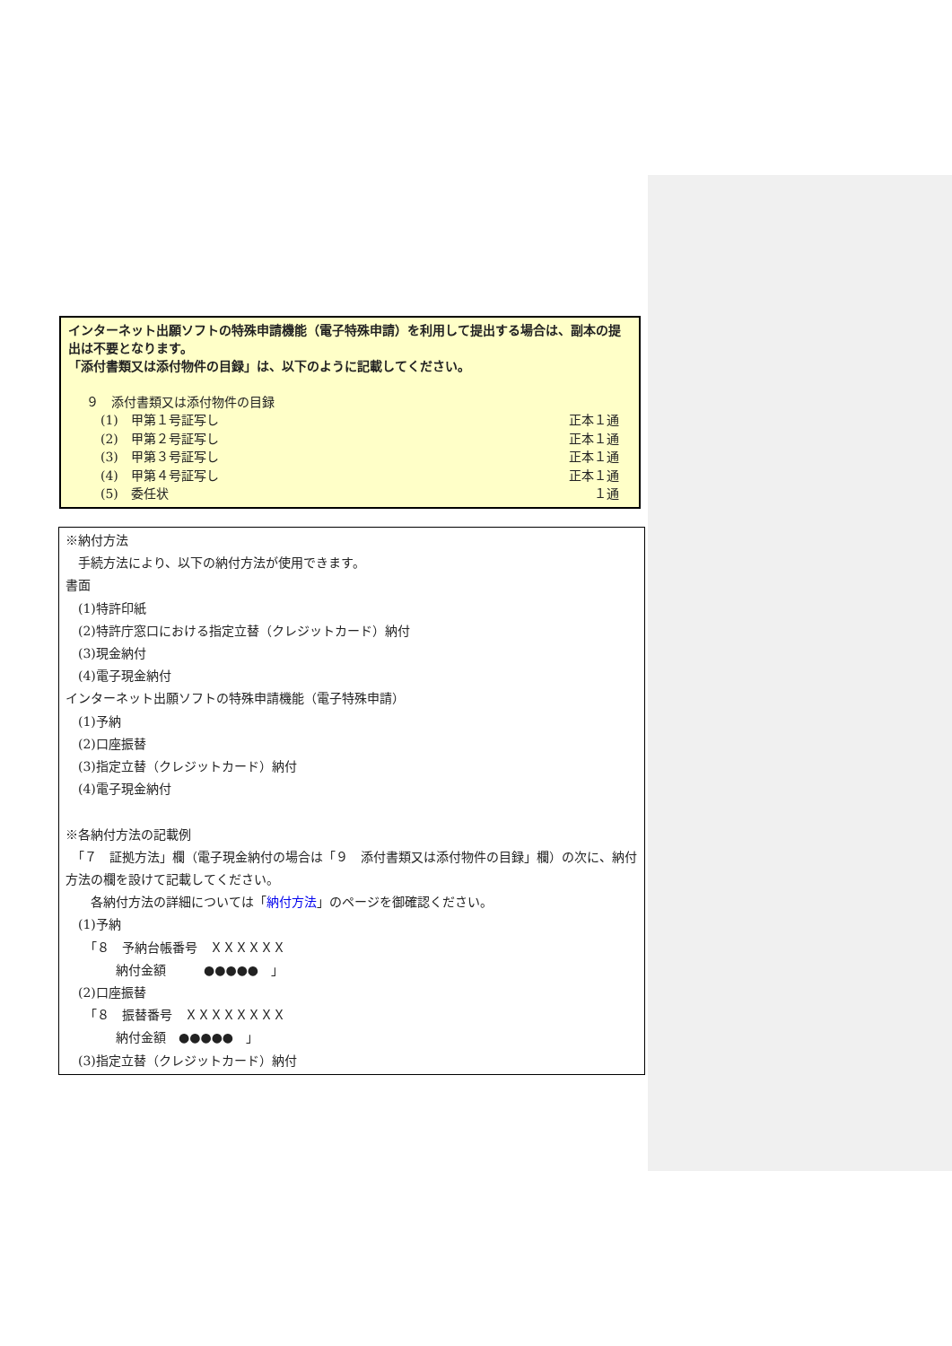インターネット出願ソフトの特殊申請機能（電子特殊申請）を利用して提出する場合は、副本の提出は不要となります。
「添付書類又は添付物件の目録」は、以下のように記載してください。
９　添付書類又は添付物件の目録
(1)　甲第１号証写し 正本１通
(2)　甲第２号証写し 正本１通
(3)　甲第３号証写し 正本１通
(4)　甲第４号証写し 正本１通
(5)　委任状 １通
※納付方法
　手続方法により、以下の納付方法が使用できます。
書面
　(1)特許印紙
　(2)特許庁窓口における指定立替（クレジットカード）納付
　(3)現金納付
　(4)電子現金納付
インターネット出願ソフトの特殊申請機能（電子特殊申請）
　(1)予納
　(2)口座振替
　(3)指定立替（クレジットカード）納付
　(4)電子現金納付
※各納付方法の記載例
　「７　証拠方法」欄（電子現金納付の場合は「９　添付書類又は添付物件の目録」欄）の次に、納付方法の欄を設けて記載してください。
　　各納付方法の詳細については「納付方法」のページを御確認ください。
　(1)予納
　　「８　予納台帳番号　ＸＸＸＸＸＸ
　　　　納付金額　　　●●●●●　」
　(2)口座振替
　　「８　振替番号　ＸＸＸＸＸＸＸＸ
　　　　納付金額　●●●●●　」
　(3)指定立替（クレジットカード）納付